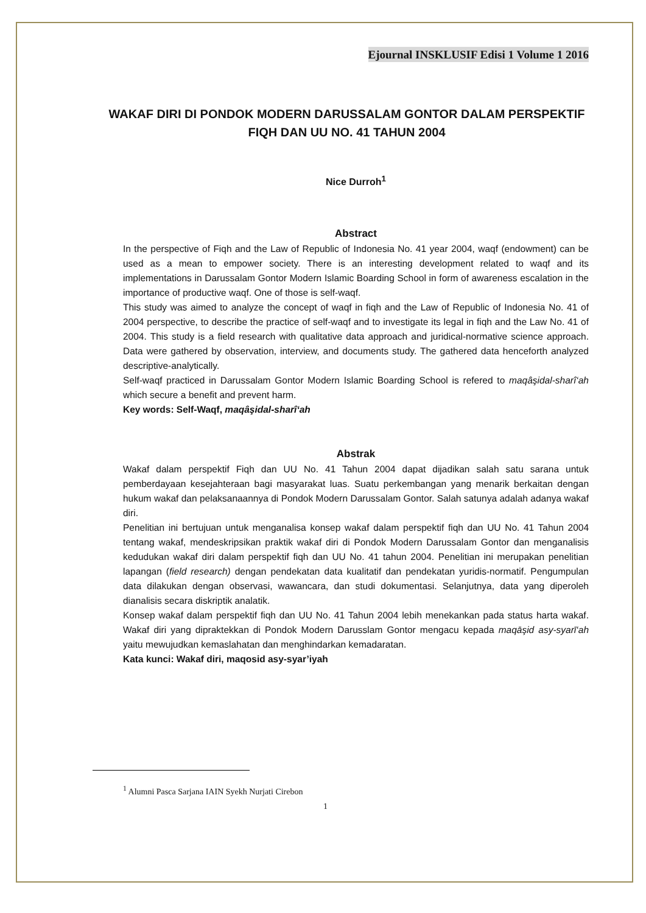Ejournal INSKLUSIF Edisi 1 Volume 1 2016
WAKAF DIRI DI PONDOK MODERN DARUSSALAM GONTOR DALAM PERSPEKTIF FIQH DAN UU NO. 41 TAHUN 2004
Nice Durroh<sup>1</sup>
Abstract
In the perspective of Fiqh and the Law of Republic of Indonesia No. 41 year 2004, waqf (endowment) can be used as a mean to empower society. There is an interesting development related to waqf and its implementations in Darussalam Gontor Modern Islamic Boarding School in form of awareness escalation in the importance of productive waqf. One of those is self-waqf.
This study was aimed to analyze the concept of waqf in fiqh and the Law of Republic of Indonesia No. 41 of 2004 perspective, to describe the practice of self-waqf and to investigate its legal in fiqh and the Law No. 41 of 2004. This study is a field research with qualitative data approach and juridical-normative science approach. Data were gathered by observation, interview, and documents study. The gathered data henceforth analyzed descriptive-analytically.
Self-waqf practiced in Darussalam Gontor Modern Islamic Boarding School is refered to maqâşidal-sharî‘ah which secure a benefit and prevent harm.
Key words: Self-Waqf, maqâşidal-sharî‘ah
Abstrak
Wakaf dalam perspektif Fiqh dan UU No. 41 Tahun 2004 dapat dijadikan salah satu sarana untuk pemberdayaan kesejahteraan bagi masyarakat luas. Suatu perkembangan yang menarik berkaitan dengan hukum wakaf dan pelaksanaannya di Pondok Modern Darussalam Gontor. Salah satunya adalah adanya wakaf diri.
Penelitian ini bertujuan untuk menganalisa konsep wakaf dalam perspektif fiqh dan UU No. 41 Tahun 2004 tentang wakaf, mendeskripsikan praktik wakaf diri di Pondok Modern Darussalam Gontor dan menganalisis kedudukan wakaf diri dalam perspektif fiqh dan UU No. 41 tahun 2004. Penelitian ini merupakan penelitian lapangan (field research) dengan pendekatan data kualitatif dan pendekatan yuridis-normatif. Pengumpulan data dilakukan dengan observasi, wawancara, dan studi dokumentasi. Selanjutnya, data yang diperoleh dianalisis secara diskriptik analatik.
Konsep wakaf dalam perspektif fiqh dan UU No. 41 Tahun 2004 lebih menekankan pada status harta wakaf. Wakaf diri yang dipraktekkan di Pondok Modern Darusslam Gontor mengacu kepada maqāşid asy-syarī‘ah yaitu mewujudkan kemaslahatan dan menghindarkan kemadaratan.
Kata kunci: Wakaf diri, maqosid asy-syar’iyah
<sup>1</sup> Alumni Pasca Sarjana IAIN Syekh Nurjati Cirebon
1